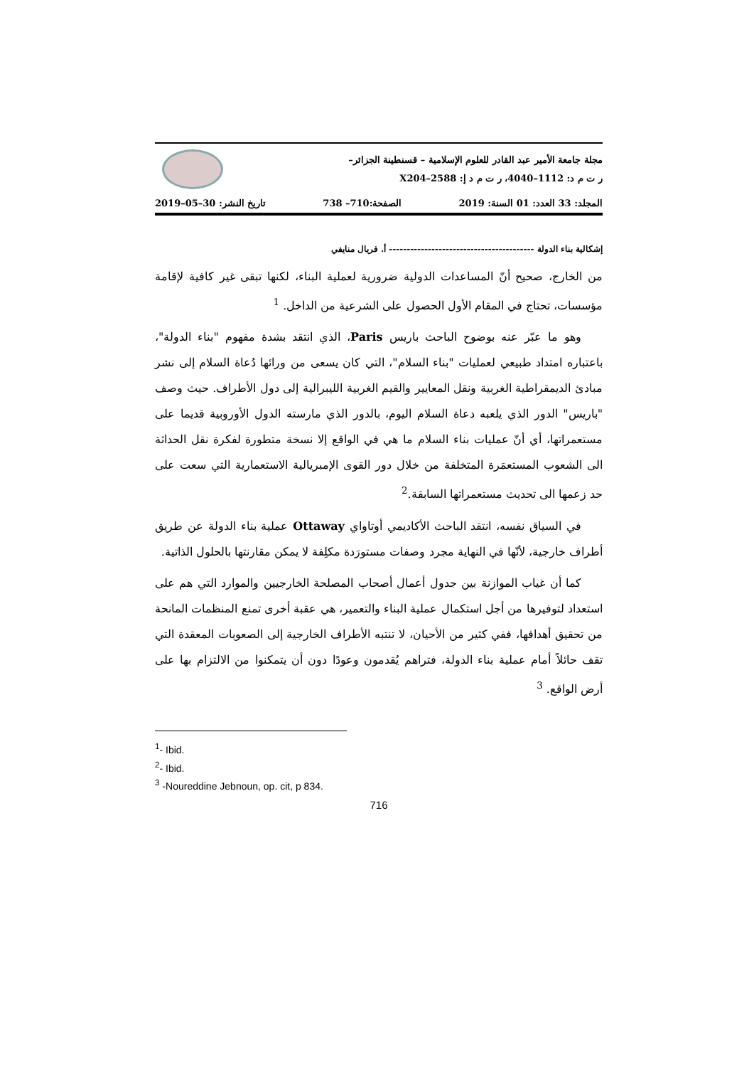مجلة جامعة الأمير عبد القادر للعلوم الإسلامية – قسنطينة الجزائر–
ر ت م د: 1112–4040، ر ت م د إ: 2588–X204
المجلد: 33 العدد: 01 السنة: 2019 الصفحة:710– 738 تاريخ النشر: 30–05–2019
إشكالية بناء الدولة ----------------------------------------- أ. فريال منايفي
من الخارج، صحيح أنّ المساعدات الدولية ضرورية لعملية البناء، لكنها تبقى غير كافية لإقامة مؤسسات، تحتاج في المقام الأول الحصول على الشرعية من الداخل. <sup>1</sup>
وهو ما عبّر عنه بوضوح الباحث باريس Paris، الذي انتقد بشدة مفهوم "بناء الدولة"، باعتباره امتداد طبيعي لعمليات "بناء السلام"، التي كان يسعى من ورائها دُعاة السلام إلى نشر مبادئ الديمقراطية الغربية ونقل المعايير والقيم الغربية الليبرالية إلى دول الأطراف. حيث وصف "باريس" الدور الذي يلعبه دعاة السلام اليوم، بالدور الذي مارسته الدول الأوروبية قديما على مستعمراتها، أي أنّ عمليات بناء السلام ما هي في الواقع إلا نسخة متطورة لفكرة نقل الحداثة الى الشعوب المستعمَرة المتخلفة من خلال دور القوى الإمبريالية الاستعمارية التي سعت على حد زعمها الى تحديث مستعمراتها السابقة.<sup>2</sup>
في السياق نفسه، انتقد الباحث الأكاديمي أوتاواي Ottaway عملية بناء الدولة عن طريق أطراف خارجية، لأنّها في النهاية مجرد وصفات مستورَدة مكلِفة لا يمكن مقارنتها بالحلول الذاتية.
كما أن غياب الموازنة بين جدول أعمال أصحاب المصلحة الخارجيين والموارد التي هم على استعداد لتوفيرها من أجل استكمال عملية البناء والتعمير، هي عقبة أخرى تمنع المنظمات المانحة من تحقيق أهدافها، ففي كثير من الأحيان، لا تنتبه الأطراف الخارجية إلى الصعوبات المعقدة التي تقف حائلاً أمام عملية بناء الدولة، فتراهم يُقدمون وعودًا دون أن يتمكنوا من الالتزام بها على أرض الواقع. <sup>3</sup>
<sup>1</sup>- Ibid.
<sup>2</sup>- Ibid.
<sup>3</sup> -Noureddine Jebnoun, op. cit, p 834.
716